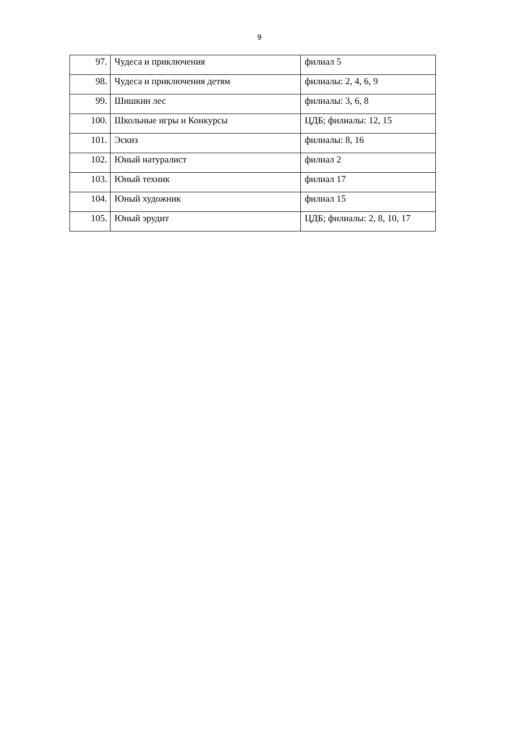9
| 97. | Чудеса и приключения | филиал 5 |
| 98. | Чудеса и приключения детям | филиалы: 2, 4, 6, 9 |
| 99. | Шишкин лес | филиалы: 3, 6, 8 |
| 100. | Школьные игры и Конкурсы | ЦДБ; филиалы: 12, 15 |
| 101. | Эскиз | филиалы: 8, 16 |
| 102. | Юный натуралист | филиал 2 |
| 103. | Юный техник | филиал 17 |
| 104. | Юный художник | филиал 15 |
| 105. | Юный эрудит | ЦДБ; филиалы: 2, 8, 10, 17 |